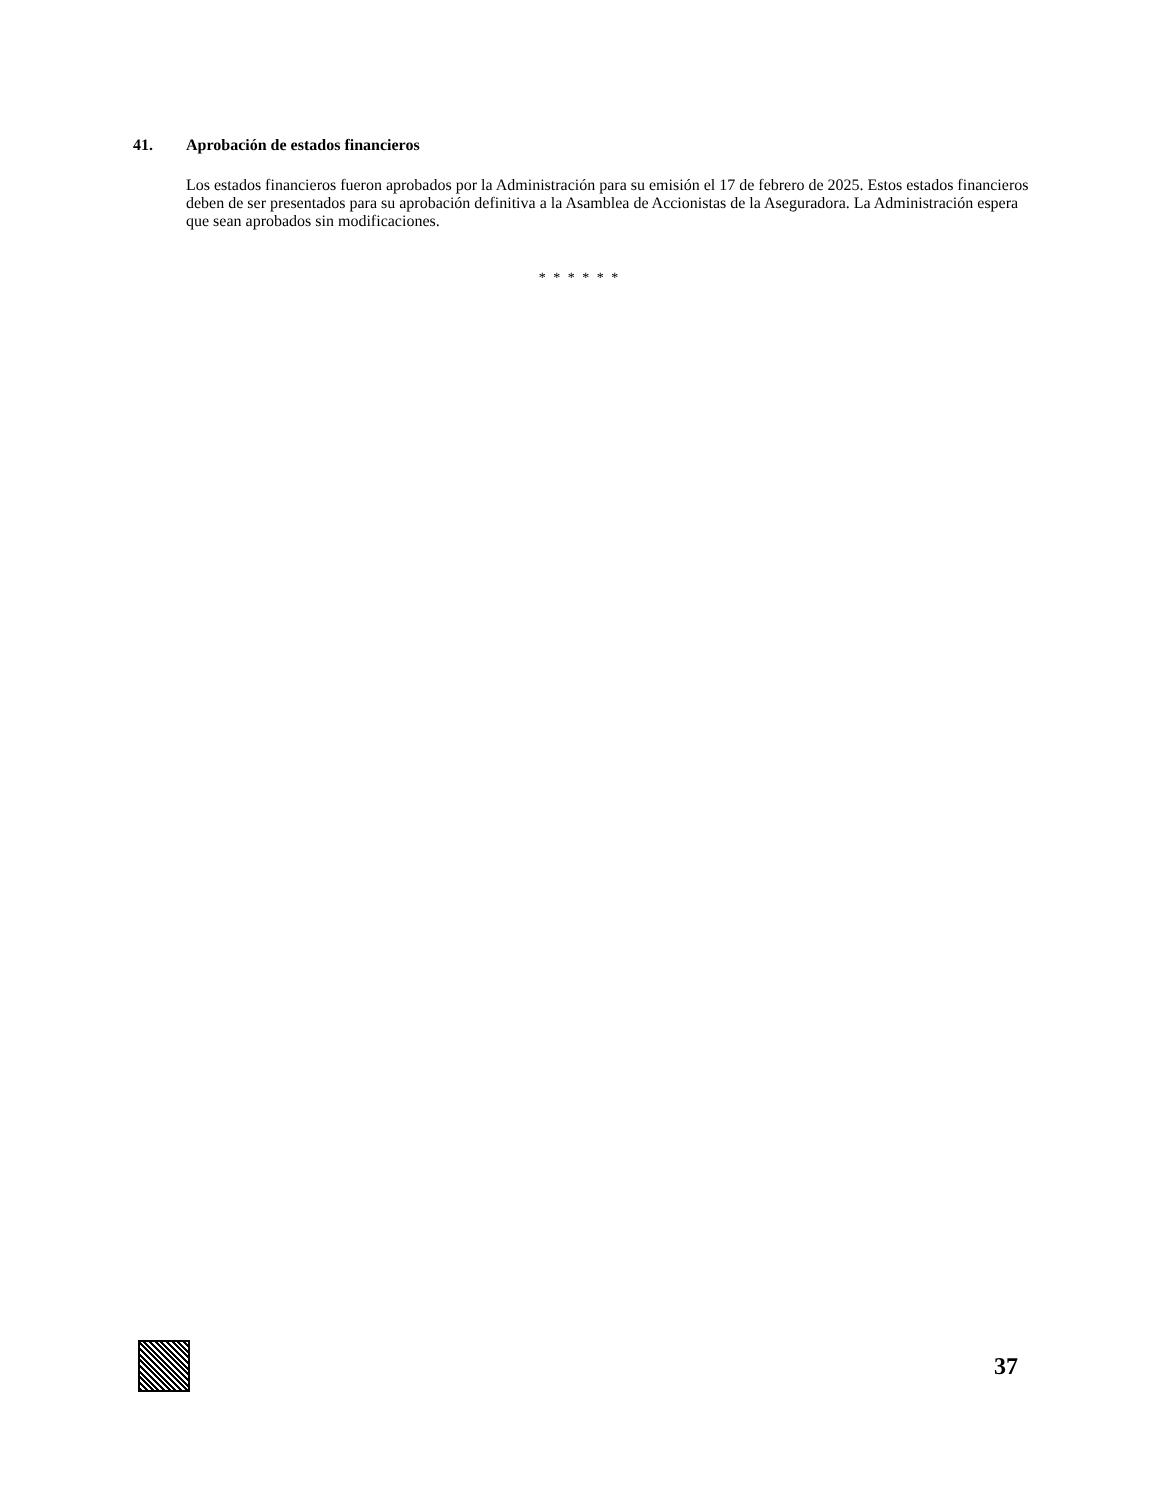41. Aprobación de estados financieros
Los estados financieros fueron aprobados por la Administración para su emisión el 17 de febrero de 2025. Estos estados financieros deben de ser presentados para su aprobación definitiva a la Asamblea de Accionistas de la Aseguradora. La Administración espera que sean aprobados sin modificaciones.
* * * * * *
37